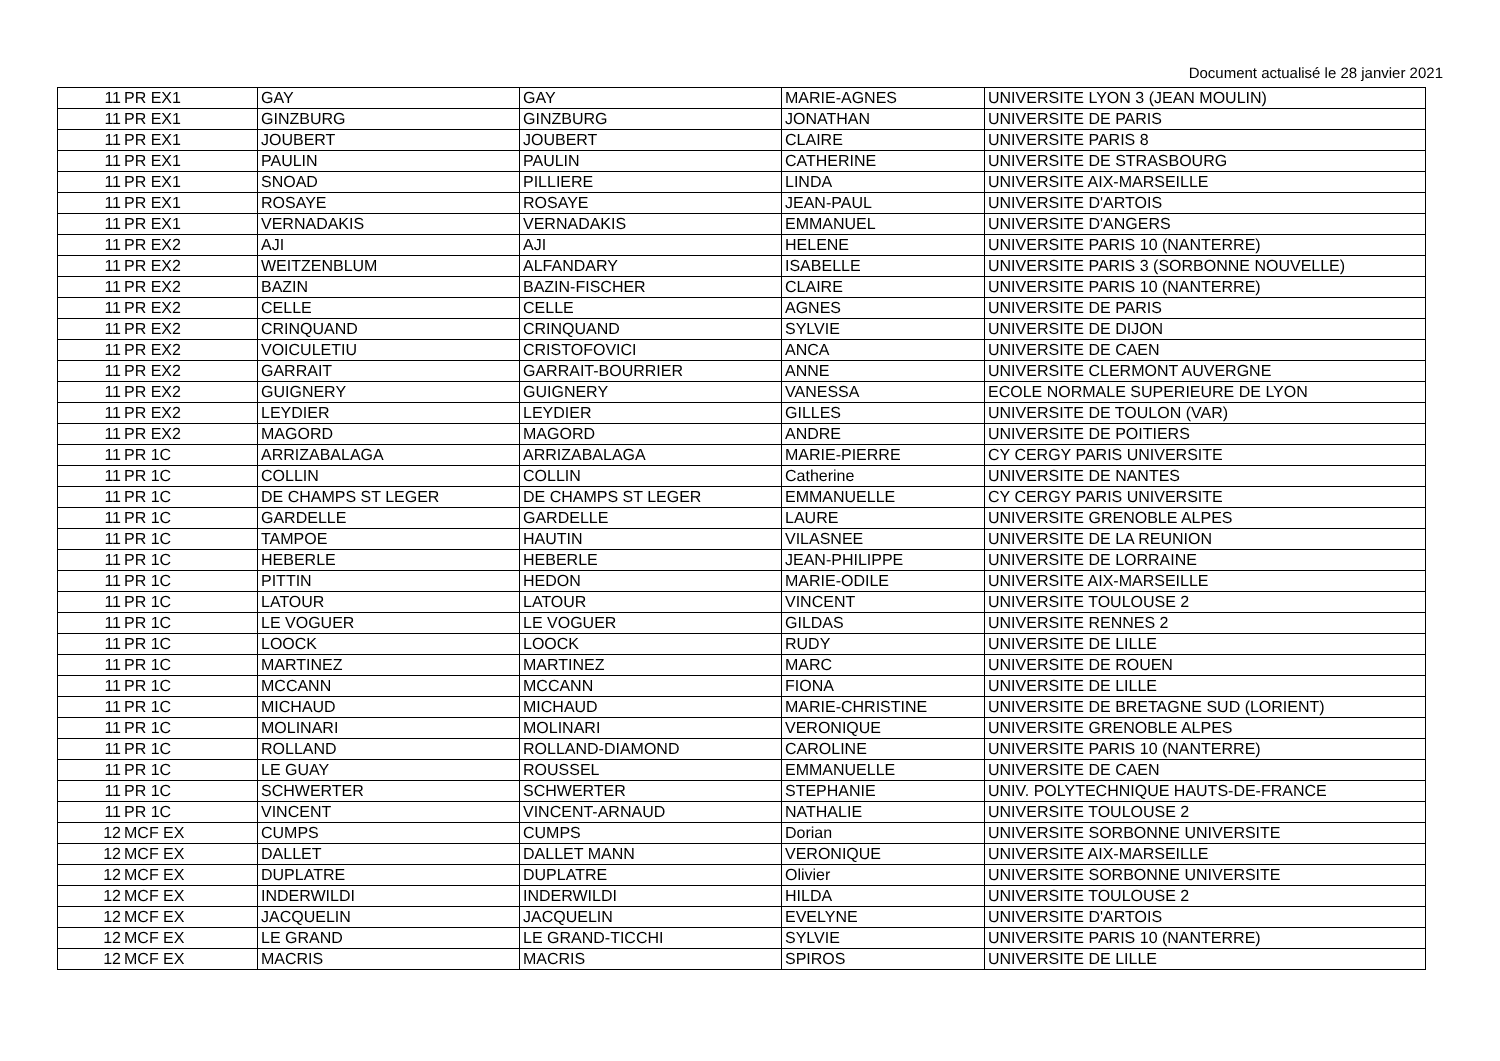Document actualisé le 28 janvier 2021
| 11 | PR EX1 | GAY | GAY | MARIE-AGNES | UNIVERSITE LYON 3 (JEAN MOULIN) |
| 11 | PR EX1 | GINZBURG | GINZBURG | JONATHAN | UNIVERSITE DE PARIS |
| 11 | PR EX1 | JOUBERT | JOUBERT | CLAIRE | UNIVERSITE PARIS 8 |
| 11 | PR EX1 | PAULIN | PAULIN | CATHERINE | UNIVERSITE DE STRASBOURG |
| 11 | PR EX1 | SNOAD | PILLIERE | LINDA | UNIVERSITE AIX-MARSEILLE |
| 11 | PR EX1 | ROSAYE | ROSAYE | JEAN-PAUL | UNIVERSITE D'ARTOIS |
| 11 | PR EX1 | VERNADAKIS | VERNADAKIS | EMMANUEL | UNIVERSITE D'ANGERS |
| 11 | PR EX2 | AJI | AJI | HELENE | UNIVERSITE PARIS 10 (NANTERRE) |
| 11 | PR EX2 | WEITZENBLUM | ALFANDARY | ISABELLE | UNIVERSITE PARIS 3 (SORBONNE NOUVELLE) |
| 11 | PR EX2 | BAZIN | BAZIN-FISCHER | CLAIRE | UNIVERSITE PARIS 10 (NANTERRE) |
| 11 | PR EX2 | CELLE | CELLE | AGNES | UNIVERSITE DE PARIS |
| 11 | PR EX2 | CRINQUAND | CRINQUAND | SYLVIE | UNIVERSITE DE DIJON |
| 11 | PR EX2 | VOICULETIU | CRISTOFOVICI | ANCA | UNIVERSITE DE CAEN |
| 11 | PR EX2 | GARRAIT | GARRAIT-BOURRIER | ANNE | UNIVERSITE CLERMONT AUVERGNE |
| 11 | PR EX2 | GUIGNERY | GUIGNERY | VANESSA | ECOLE NORMALE SUPERIEURE DE LYON |
| 11 | PR EX2 | LEYDIER | LEYDIER | GILLES | UNIVERSITE DE TOULON (VAR) |
| 11 | PR EX2 | MAGORD | MAGORD | ANDRE | UNIVERSITE DE POITIERS |
| 11 | PR 1C | ARRIZABALAGA | ARRIZABALAGA | MARIE-PIERRE | CY CERGY PARIS UNIVERSITE |
| 11 | PR 1C | COLLIN | COLLIN | Catherine | UNIVERSITE DE NANTES |
| 11 | PR 1C | DE CHAMPS ST LEGER | DE CHAMPS ST LEGER | EMMANUELLE | CY CERGY PARIS UNIVERSITE |
| 11 | PR 1C | GARDELLE | GARDELLE | LAURE | UNIVERSITE GRENOBLE ALPES |
| 11 | PR 1C | TAMPOE | HAUTIN | VILASNEE | UNIVERSITE DE LA REUNION |
| 11 | PR 1C | HEBERLE | HEBERLE | JEAN-PHILIPPE | UNIVERSITE DE LORRAINE |
| 11 | PR 1C | PITTIN | HEDON | MARIE-ODILE | UNIVERSITE AIX-MARSEILLE |
| 11 | PR 1C | LATOUR | LATOUR | VINCENT | UNIVERSITE TOULOUSE 2 |
| 11 | PR 1C | LE VOGUER | LE VOGUER | GILDAS | UNIVERSITE RENNES 2 |
| 11 | PR 1C | LOOCK | LOOCK | RUDY | UNIVERSITE DE LILLE |
| 11 | PR 1C | MARTINEZ | MARTINEZ | MARC | UNIVERSITE DE ROUEN |
| 11 | PR 1C | MCCANN | MCCANN | FIONA | UNIVERSITE DE LILLE |
| 11 | PR 1C | MICHAUD | MICHAUD | MARIE-CHRISTINE | UNIVERSITE DE BRETAGNE SUD (LORIENT) |
| 11 | PR 1C | MOLINARI | MOLINARI | VERONIQUE | UNIVERSITE GRENOBLE ALPES |
| 11 | PR 1C | ROLLAND | ROLLAND-DIAMOND | CAROLINE | UNIVERSITE PARIS 10 (NANTERRE) |
| 11 | PR 1C | LE GUAY | ROUSSEL | EMMANUELLE | UNIVERSITE DE CAEN |
| 11 | PR 1C | SCHWERTER | SCHWERTER | STEPHANIE | UNIV. POLYTECHNIQUE HAUTS-DE-FRANCE |
| 11 | PR 1C | VINCENT | VINCENT-ARNAUD | NATHALIE | UNIVERSITE TOULOUSE 2 |
| 12 | MCF EX | CUMPS | CUMPS | Dorian | UNIVERSITE SORBONNE UNIVERSITE |
| 12 | MCF EX | DALLET | DALLET MANN | VERONIQUE | UNIVERSITE AIX-MARSEILLE |
| 12 | MCF EX | DUPLATRE | DUPLATRE | Olivier | UNIVERSITE SORBONNE UNIVERSITE |
| 12 | MCF EX | INDERWILDI | INDERWILDI | HILDA | UNIVERSITE TOULOUSE 2 |
| 12 | MCF EX | JACQUELIN | JACQUELIN | EVELYNE | UNIVERSITE D'ARTOIS |
| 12 | MCF EX | LE GRAND | LE GRAND-TICCHI | SYLVIE | UNIVERSITE PARIS 10 (NANTERRE) |
| 12 | MCF EX | MACRIS | MACRIS | SPIROS | UNIVERSITE DE LILLE |